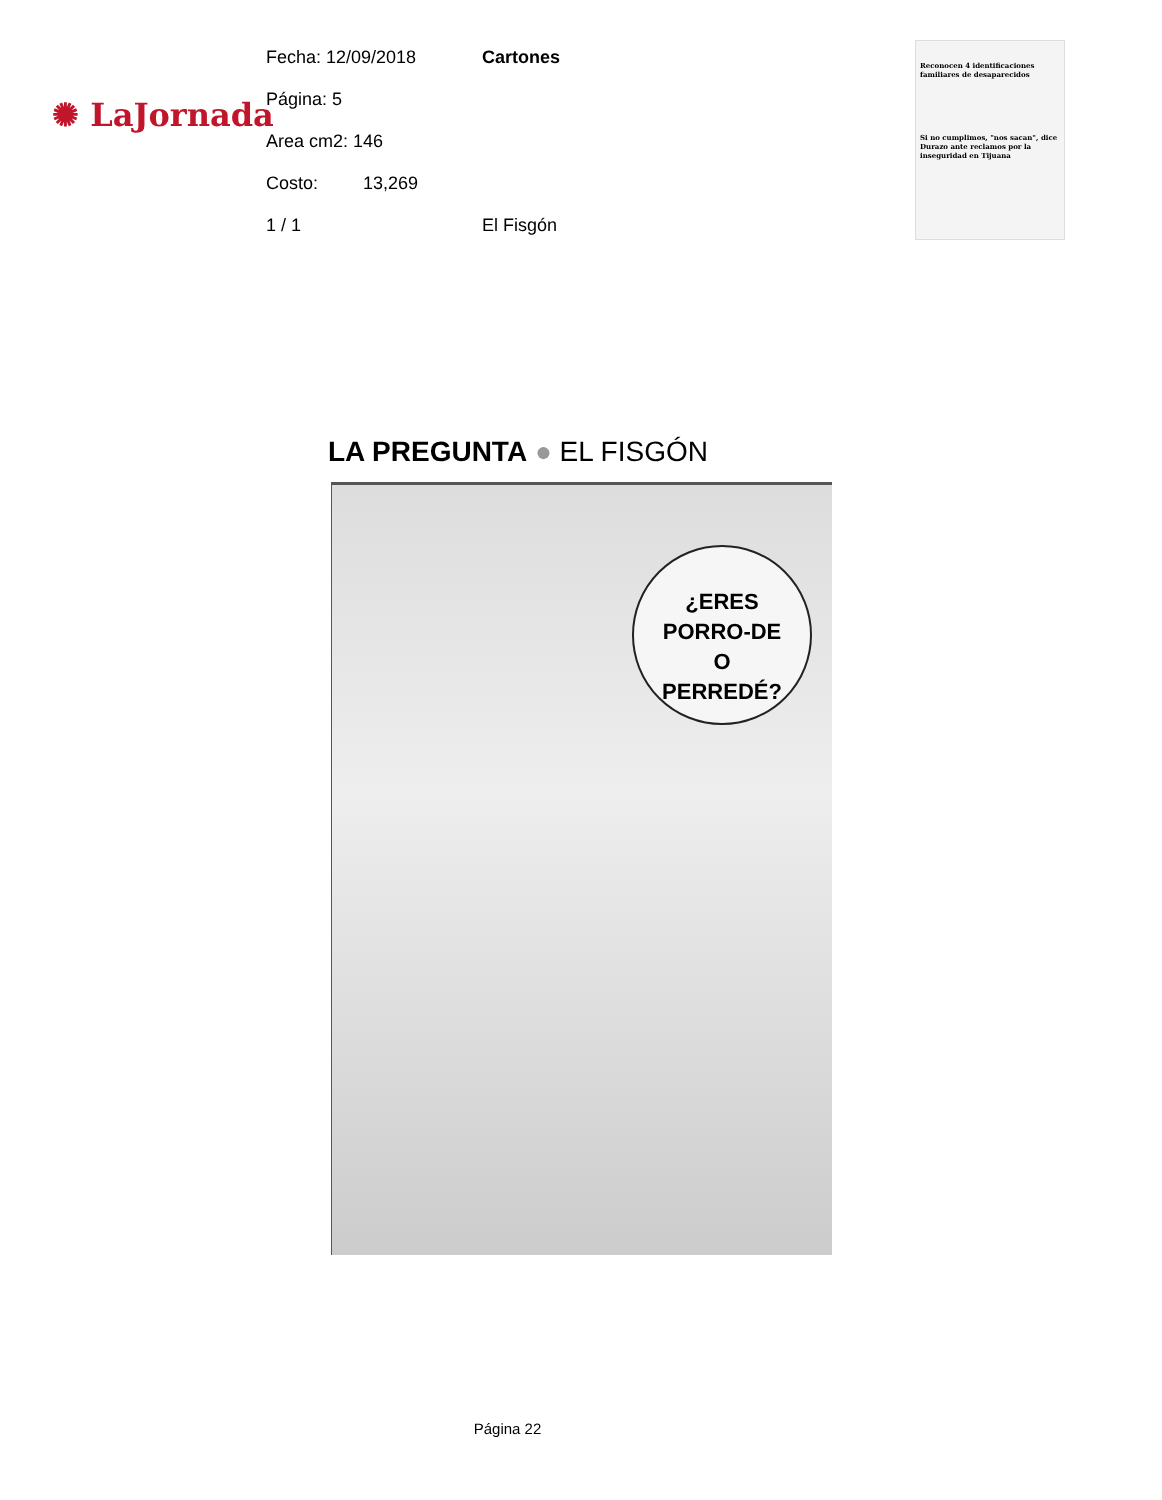✺ LaJornada
Fecha: 12/09/2018 Cartones
Página: 5
Area cm2: 146
Costo: 13,269
1 / 1 El Fisgón
Reconocen 4 identificaciones familiares de desaparecidos
Si no cumplimos, "nos sacan", dice Durazo ante reclamos por la inseguridad en Tijuana
LA PREGUNTA ● EL FISGÓN
¿ERES
PORRO-DE
O
PERREDÉ?
Página 22